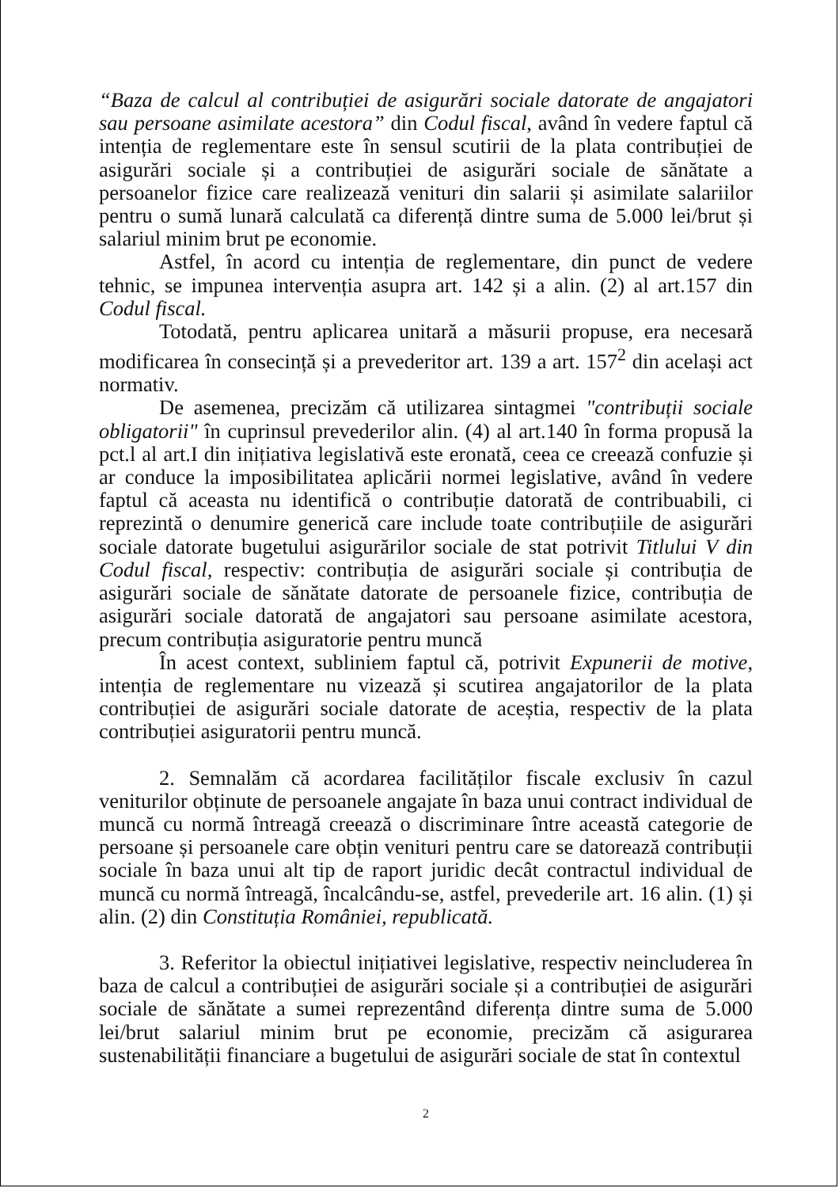“Baza de calcul al contribuției de asigurări sociale datorate de angajatori sau persoane asimilate acestora” din Codul fiscal, având în vedere faptul că intenția de reglementare este în sensul scutirii de la plata contribuției de asigurări sociale și a contribuției de asigurări sociale de sănătate a persoanelor fizice care realizează venituri din salarii și asimilate salariilor pentru o sumă lunară calculată ca diferență dintre suma de 5.000 lei/brut și salariul minim brut pe economie.
Astfel, în acord cu intenția de reglementare, din punct de vedere tehnic, se impunea intervenția asupra art. 142 și a alin. (2) al art.157 din Codul fiscal.
Totodată, pentru aplicarea unitară a măsurii propuse, era necesară modificarea în consecință și a prevederitor art. 139 a art. 157<sup>2</sup> din același act normativ.
De asemenea, precizăm că utilizarea sintagmei "contribuții sociale obligatorii" în cuprinsul prevederilor alin. (4) al art.140 în forma propusă la pct.l al art.I din inițiativa legislativă este eronată, ceea ce creează confuzie și ar conduce la imposibilitatea aplicării normei legislative, având în vedere faptul că aceasta nu identifică o contribuție datorată de contribuabili, ci reprezintă o denumire generică care include toate contribuțiile de asigurări sociale datorate bugetului asigurărilor sociale de stat potrivit Titlului V din Codul fiscal, respectiv: contribuția de asigurări sociale și contribuția de asigurări sociale de sănătate datorate de persoanele fizice, contribuția de asigurări sociale datorată de angajatori sau persoane asimilate acestora, precum contribuția asiguratorie pentru muncă
În acest context, subliniem faptul că, potrivit Expunerii de motive, intenția de reglementare nu vizează și scutirea angajatorilor de la plata contribuției de asigurări sociale datorate de aceștia, respectiv de la plata contribuției asiguratorii pentru muncă.
2. Semnalăm că acordarea facilităților fiscale exclusiv în cazul veniturilor obținute de persoanele angajate în baza unui contract individual de muncă cu normă întreagă creează o discriminare între această categorie de persoane și persoanele care obțin venituri pentru care se datorează contribuții sociale în baza unui alt tip de raport juridic decât contractul individual de muncă cu normă întreagă, încalcându-se, astfel, prevederile art. 16 alin. (1) și alin. (2) din Constituția României, republicată.
3. Referitor la obiectul inițiativei legislative, respectiv neincluderea în baza de calcul a contribuției de asigurări sociale și a contribuției de asigurări sociale de sănătate a sumei reprezentând diferența dintre suma de 5.000 lei/brut salariul minim brut pe economie, precizăm că asigurarea sustenabilității financiare a bugetului de asigurări sociale de stat în contextul
2